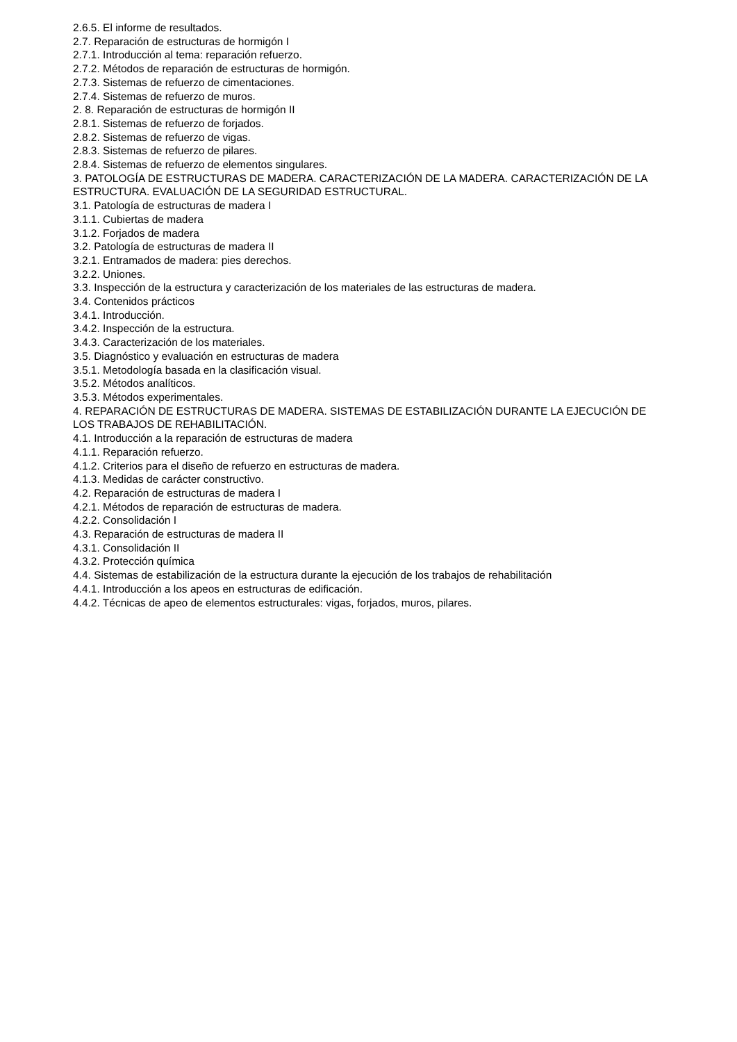2.6.5. El informe de resultados.
2.7. Reparación de estructuras de hormigón I
2.7.1. Introducción al tema: reparación refuerzo.
2.7.2. Métodos de reparación de estructuras de hormigón.
2.7.3. Sistemas de refuerzo de cimentaciones.
2.7.4. Sistemas de refuerzo de muros.
2. 8. Reparación de estructuras de hormigón II
2.8.1. Sistemas de refuerzo de forjados.
2.8.2. Sistemas de refuerzo de vigas.
2.8.3. Sistemas de refuerzo de pilares.
2.8.4. Sistemas de refuerzo de elementos singulares.
3. PATOLOGÍA DE ESTRUCTURAS DE MADERA. CARACTERIZACIÓN DE LA MADERA. CARACTERIZACIÓN DE LA ESTRUCTURA. EVALUACIÓN DE LA SEGURIDAD ESTRUCTURAL.
3.1. Patología de estructuras de madera I
3.1.1. Cubiertas de madera
3.1.2. Forjados de madera
3.2. Patología de estructuras de madera II
3.2.1. Entramados de madera: pies derechos.
3.2.2. Uniones.
3.3. Inspección de la estructura y caracterización de los materiales de las estructuras de madera.
3.4. Contenidos prácticos
3.4.1. Introducción.
3.4.2. Inspección de la estructura.
3.4.3. Caracterización de los materiales.
3.5. Diagnóstico y evaluación en estructuras de madera
3.5.1. Metodología basada en la clasificación visual.
3.5.2. Métodos analíticos.
3.5.3. Métodos experimentales.
4. REPARACIÓN DE ESTRUCTURAS DE MADERA. SISTEMAS DE ESTABILIZACIÓN DURANTE LA EJECUCIÓN DE LOS TRABAJOS DE REHABILITACIÓN.
4.1. Introducción a la reparación de estructuras de madera
4.1.1. Reparación refuerzo.
4.1.2. Criterios para el diseño de refuerzo en estructuras de madera.
4.1.3. Medidas de carácter constructivo.
4.2. Reparación de estructuras de madera I
4.2.1. Métodos de reparación de estructuras de madera.
4.2.2. Consolidación I
4.3. Reparación de estructuras de madera II
4.3.1. Consolidación II
4.3.2. Protección química
4.4. Sistemas de estabilización de la estructura durante la ejecución de los trabajos de rehabilitación
4.4.1. Introducción a los apeos en estructuras de edificación.
4.4.2. Técnicas de apeo de elementos estructurales: vigas, forjados, muros, pilares.